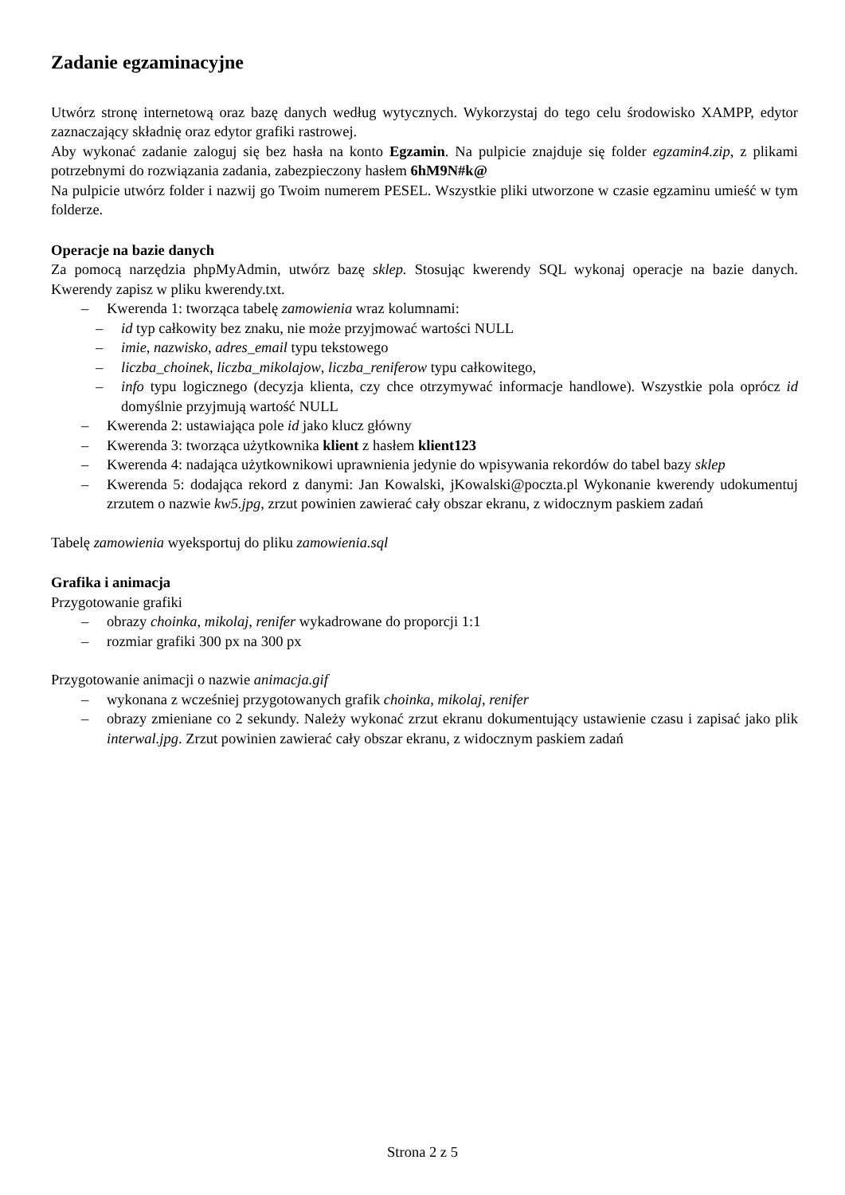Zadanie egzaminacyjne
Utwórz stronę internetową oraz bazę danych według wytycznych. Wykorzystaj do tego celu środowisko XAMPP, edytor zaznaczający składnię oraz edytor grafiki rastrowej.
Aby wykonać zadanie zaloguj się bez hasła na konto Egzamin. Na pulpicie znajduje się folder egzamin4.zip, z plikami potrzebnymi do rozwiązania zadania, zabezpieczony hasłem 6hM9N#k@
Na pulpicie utwórz folder i nazwij go Twoim numerem PESEL. Wszystkie pliki utworzone w czasie egzaminu umieść w tym folderze.
Operacje na bazie danych
Za pomocą narzędzia phpMyAdmin, utwórz bazę sklep. Stosując kwerendy SQL wykonaj operacje na bazie danych. Kwerendy zapisz w pliku kwerendy.txt.
– Kwerenda 1: tworząca tabelę zamowienia wraz kolumnami:
– id typ całkowity bez znaku, nie może przyjmować wartości NULL
– imie, nazwisko, adres_email typu tekstowego
– liczba_choinek, liczba_mikolajow, liczba_reniferow typu całkowitego,
– info typu logicznego (decyzja klienta, czy chce otrzymywać informacje handlowe). Wszystkie pola oprócz id domyślnie przyjmują wartość NULL
– Kwerenda 2: ustawiająca pole id jako klucz główny
– Kwerenda 3: tworząca użytkownika klient z hasłem klient123
– Kwerenda 4: nadająca użytkownikowi uprawnienia jedynie do wpisywania rekordów do tabel bazy sklep
– Kwerenda 5: dodająca rekord z danymi: Jan Kowalski, jKowalski@poczta.pl Wykonanie kwerendy udokumentuj zrzutem o nazwie kw5.jpg, zrzut powinien zawierać cały obszar ekranu, z widocznym paskiem zadań
Tabelę zamowienia wyeksportuj do pliku zamowienia.sql
Grafika i animacja
Przygotowanie grafiki
– obrazy choinka, mikolaj, renifer wykadrowane do proporcji 1:1
– rozmiar grafiki 300 px na 300 px
Przygotowanie animacji o nazwie animacja.gif
– wykonana z wcześniej przygotowanych grafik choinka, mikolaj, renifer
– obrazy zmieniane co 2 sekundy. Należy wykonać zrzut ekranu dokumentujący ustawienie czasu i zapisać jako plik interwal.jpg. Zrzut powinien zawierać cały obszar ekranu, z widocznym paskiem zadań
Strona 2 z 5